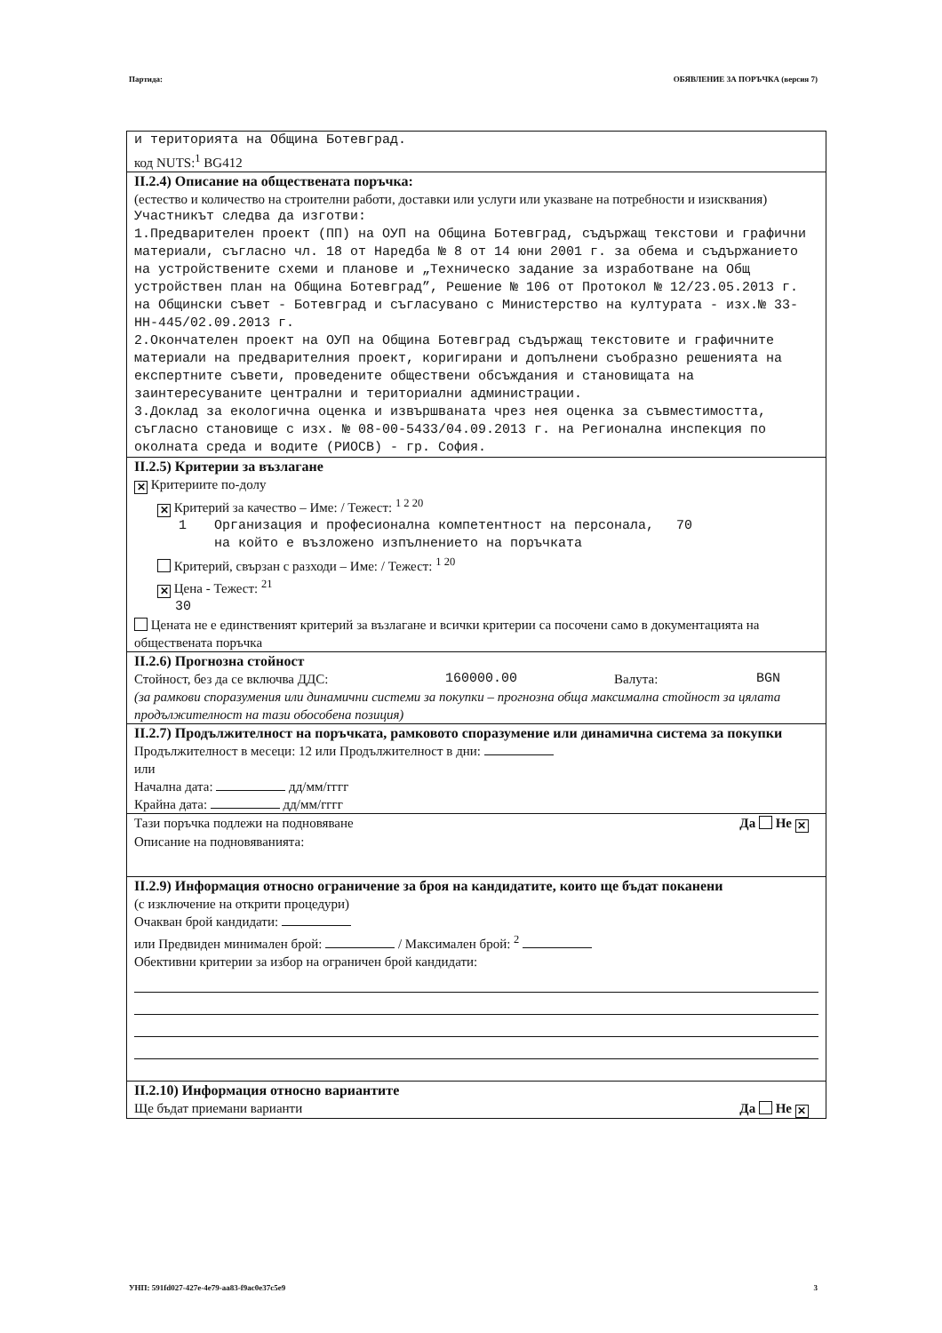Партида: ОБЯВЛЕНИЕ ЗА ПОРЪЧКА (версия 7)
и територията на Община Ботевград.
код NUTS:<sup>1</sup> BG412
II.2.4) Описание на обществената поръчка:
(естество и количество на строителни работи, доставки или услуги или указване на потребности и изисквания)
Участникът следва да изготви:
1.Предварителен проект (ПП) на ОУП на Община Ботевград, съдържащ текстови и графични материали, съгласно чл. 18 от Наредба № 8 от 14 юни 2001 г. за обема и съдържанието на устройствените схеми и планове и „Техническо задание за изработване на Общ устройствен план на Община Ботевград”, Решение № 106 от Протокол № 12/23.05.2013 г. на Общински съвет - Ботевград и съгласувано с Министерство на културата - изх.№ 33-НН-445/02.09.2013 г.
2.Окончателен проект на ОУП на Община Ботевград съдържащ текстовите и графичните материали на предварителния проект, коригирани и допълнени съобразно решенията на експертните съвети, проведените обществени обсъждания и становищата на заинтересуваните централни и териториални администрации.
3.Доклад за екологична оценка и извършваната чрез нея оценка за съвместимостта, съгласно становище с изх. № 08-00-5433/04.09.2013 г. на Регионална инспекция по околната среда и водите (РИОСВ) - гр. София.
II.2.5) Критерии за възлагане
✕ Критериите по-долу
✕ Критерий за качество – Име: / Тежест: <sup>1 2 20</sup>
1 Организация и професионална компетентност на персонала, на който е възложено изпълнението на поръчката 70
Критерий, свързан с разходи – Име: / Тежест: <sup>1 20</sup>
✕ Цена - Тежест: <sup>21</sup>
30
Цената не е единственият критерий за възлагане и всички критерии са посочени само в документацията на обществената поръчка
II.2.6) Прогнозна стойност
Стойност, без да се включва ДДС: 160000.00 Валута: BGN
(за рамкови споразумения или динамични системи за покупки – прогнозна обща максимална стойност за цялата продължителност на тази обособена позиция)
II.2.7) Продължителност на поръчката, рамковото споразумение или динамична система за покупки
Продължителност в месеци: 12 или Продължителност в дни:
или
Начална дата: дд/мм/гггг
Крайна дата: дд/мм/гггг
Тази поръчка подлежи на подновяване Да Не ✕
Описание на подновяванията:
II.2.9) Информация относно ограничение за броя на кандидатите, които ще бъдат поканени
(с изключение на открити процедури)
Очакван брой кандидати:
или Предвиден минимален брой: / Максимален брой: <sup>2</sup>
Обективни критерии за избор на ограничен брой кандидати:
II.2.10) Информация относно вариантите
Ще бъдат приемани варианти Да Не ✕
УНП: 591fd027-427e-4e79-aa83-f9ac0e37c5e9 3